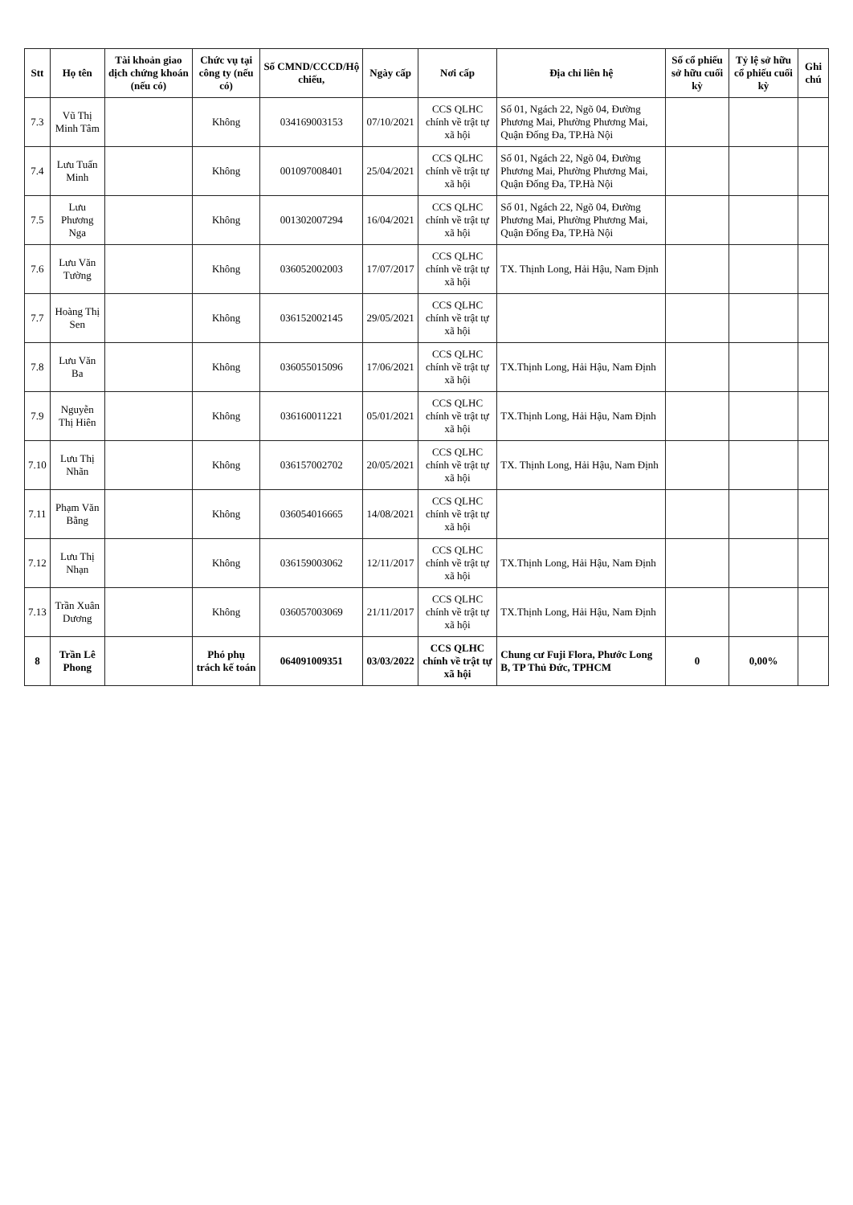| Stt | Họ tên | Tài khoản giao dịch chứng khoán (nếu có) | Chức vụ tại công ty (nếu có) | Số CMND/CCCD/Hộ chiếu, | Ngày cấp | Nơi cấp | Địa chỉ liên hệ | Số cổ phiếu sở hữu cuối kỳ | Tỷ lệ sở hữu cổ phiếu cuối kỳ | Ghi chú |
| --- | --- | --- | --- | --- | --- | --- | --- | --- | --- | --- |
| 7.3 | Vũ Thị Minh Tâm | | Không | 034169003153 | 07/10/2021 | CCS QLHC chính về trật tự xã hội | Số 01, Ngách 22, Ngõ 04, Đường Phương Mai, Phường Phương Mai, Quận Đống Đa, TP.Hà Nội | | | |
| 7.4 | Lưu Tuấn Minh | | Không | 001097008401 | 25/04/2021 | CCS QLHC chính về trật tự xã hội | Số 01, Ngách 22, Ngõ 04, Đường Phương Mai, Phường Phương Mai, Quận Đống Đa, TP.Hà Nội | | | |
| 7.5 | Lưu Phương Nga | | Không | 001302007294 | 16/04/2021 | CCS QLHC chính về trật tự xã hội | Số 01, Ngách 22, Ngõ 04, Đường Phương Mai, Phường Phương Mai, Quận Đống Đa, TP.Hà Nội | | | |
| 7.6 | Lưu Văn Tường | | Không | 036052002003 | 17/07/2017 | CCS QLHC chính về trật tự xã hội | TX. Thịnh Long, Hải Hậu, Nam Định | | | |
| 7.7 | Hoàng Thị Sen | | Không | 036152002145 | 29/05/2021 | CCS QLHC chính về trật tự xã hội | | | | |
| 7.8 | Lưu Văn Ba | | Không | 036055015096 | 17/06/2021 | CCS QLHC chính về trật tự xã hội | TX.Thịnh Long, Hải Hậu, Nam Định | | | |
| 7.9 | Nguyễn Thị Hiên | | Không | 036160011221 | 05/01/2021 | CCS QLHC chính về trật tự xã hội | TX.Thịnh Long, Hải Hậu, Nam Định | | | |
| 7.10 | Lưu Thị Nhãn | | Không | 036157002702 | 20/05/2021 | CCS QLHC chính về trật tự xã hội | TX. Thịnh Long, Hải Hậu, Nam Định | | | |
| 7.11 | Phạm Văn Bằng | | Không | 036054016665 | 14/08/2021 | CCS QLHC chính về trật tự xã hội | | | | |
| 7.12 | Lưu Thị Nhạn | | Không | 036159003062 | 12/11/2017 | CCS QLHC chính về trật tự xã hội | TX.Thịnh Long, Hải Hậu, Nam Định | | | |
| 7.13 | Trần Xuân Dương | | Không | 036057003069 | 21/11/2017 | CCS QLHC chính về trật tự xã hội | TX.Thịnh Long, Hải Hậu, Nam Định | | | |
| 8 | Trần Lê Phong | | Phó phụ trách kế toán | 064091009351 | 03/03/2022 | CCS QLHC chính về trật tự xã hội | Chung cư Fuji Flora, Phước Long B, TP Thủ Đức, TPHCM | 0 | 0,00% | |